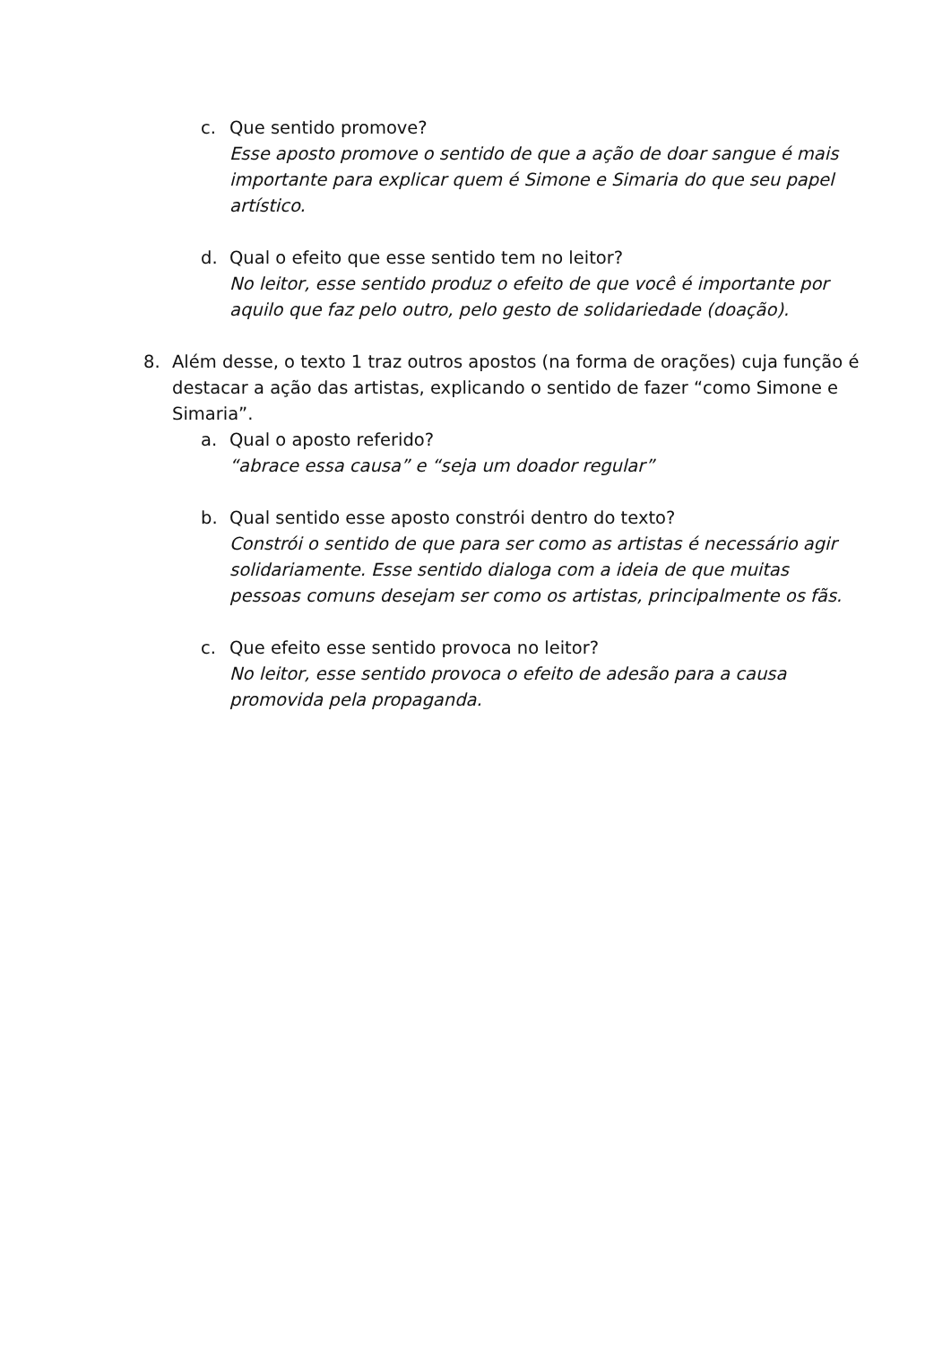c. Que sentido promove?
Esse aposto promove o sentido de que a ação de doar sangue é mais importante para explicar quem é Simone e Simaria do que seu papel artístico.
d. Qual o efeito que esse sentido tem no leitor?
No leitor, esse sentido produz o efeito de que você é importante por aquilo que faz pelo outro, pelo gesto de solidariedade (doação).
8. Além desse, o texto 1 traz outros apostos (na forma de orações) cuja função é destacar a ação das artistas, explicando o sentido de fazer “como Simone e Simaria”.
a. Qual o aposto referido?
“abrace essa causa” e “seja um doador regular”
b. Qual sentido esse aposto constrói dentro do texto?
Constrói o sentido de que para ser como as artistas é necessário agir solidariamente. Esse sentido dialoga com a ideia de que muitas pessoas comuns desejam ser como os artistas, principalmente os fãs.
c. Que efeito esse sentido provoca no leitor?
No leitor, esse sentido provoca o efeito de adesão para a causa promovida pela propaganda.